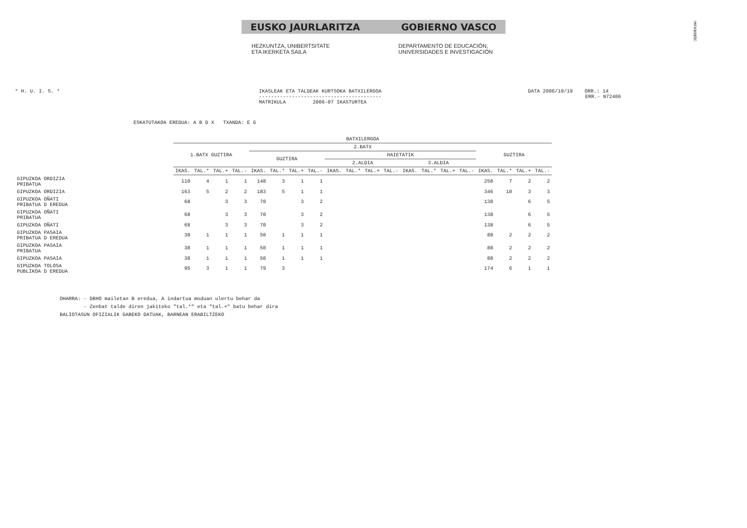EUSKO JAURLARITZA GOBIERNO VASCO
HEZKUNTZA, UNIBERTSITATE
ETA IKERKETA SAILA
DEPARTAMENTO DE EDUCACIÓN,
UNIVERSIDADES E INVESTIGACIÓN
!MFKBO$ÑC
* H. U. I. S. * IKASLEAK ETA TALDEAK KURTSOKA BATXILERGOA
-----------------------------------------
MATRIKULA 2006-07 IKASTURTEA
DATA 2006/10/19 ORR.: 14
ERR.- N72406
ESKATUTAKOA EREDUA: A B D X TXANDA: E G
| | BATXILERGOA | | | | | | | | | | | | | | | | | | | |
| | 1.BATX GUZTIRA | | | | 2.BATX | | | | | | | | | | | | GUZTIRA | | | |
| | | | | | GUZTIRA | | | | HAIETATIK | | | | | | | | | | | |
| | | | | | | | | | 2.ALDIA | | | | 3.ALDIA | | | | | | | |
| | IKAS. | TAL.* | TAL.+ | TAL.- | IKAS. | TAL.* | TAL.+ | TAL.- | IKAS. | TAL.* | TAL.+ | TAL.- | IKAS. | TAL.* | TAL.+ | TAL.- | IKAS. | TAL.* | TAL.+ | TAL.- |
| GIPUZKOA ORDIZIA PRIBATUA | 110 | 4 | 1 | 1 | 148 | 3 | 1 | 1 | | | | | | | | | 258 | 7 | 2 | 2 |
| GIPUZKOA ORDIZIA | 163 | 5 | 2 | 2 | 183 | 5 | 1 | 1 | | | | | | | | | 346 | 10 | 3 | 3 |
| GIPUZKOA OÑATI PRIBATUA D EREDUA | 68 | | 3 | 3 | 70 | | 3 | 2 | | | | | | | | | 138 | | 6 | 5 |
| GIPUZKOA OÑATI PRIBATUA | 68 | | 3 | 3 | 70 | | 3 | 2 | | | | | | | | | 138 | | 6 | 5 |
| GIPUZKOA OÑATI | 68 | | 3 | 3 | 70 | | 3 | 2 | | | | | | | | | 138 | | 6 | 5 |
| GIPUZKOA PASAIA PRIBATUA D EREDUA | 38 | 1 | 1 | 1 | 50 | 1 | 1 | 1 | | | | | | | | | 88 | 2 | 2 | 2 |
| GIPUZKOA PASAIA PRIBATUA | 38 | 1 | 1 | 1 | 50 | 1 | 1 | 1 | | | | | | | | | 88 | 2 | 2 | 2 |
| GIPUZKOA PASAIA | 38 | 1 | 1 | 1 | 50 | 1 | 1 | 1 | | | | | | | | | 88 | 2 | 2 | 2 |
| GIPUZKOA TOLOSA PUBLIKOA D EREDUA | 95 | 3 | 1 | 1 | 79 | 3 | | | | | | | | | | | 174 | 6 | 1 | 1 |
OHARRA: - DBHO mailetan B eredua, A indartua moduan ulertu behar da - Zenbat talde diren jakiteko "tal.*" eta "tal.+" batu behar dira BALIOTASUN OFIZIALIK GABEKO DATUAK, BARNEAN ERABILTZEKO